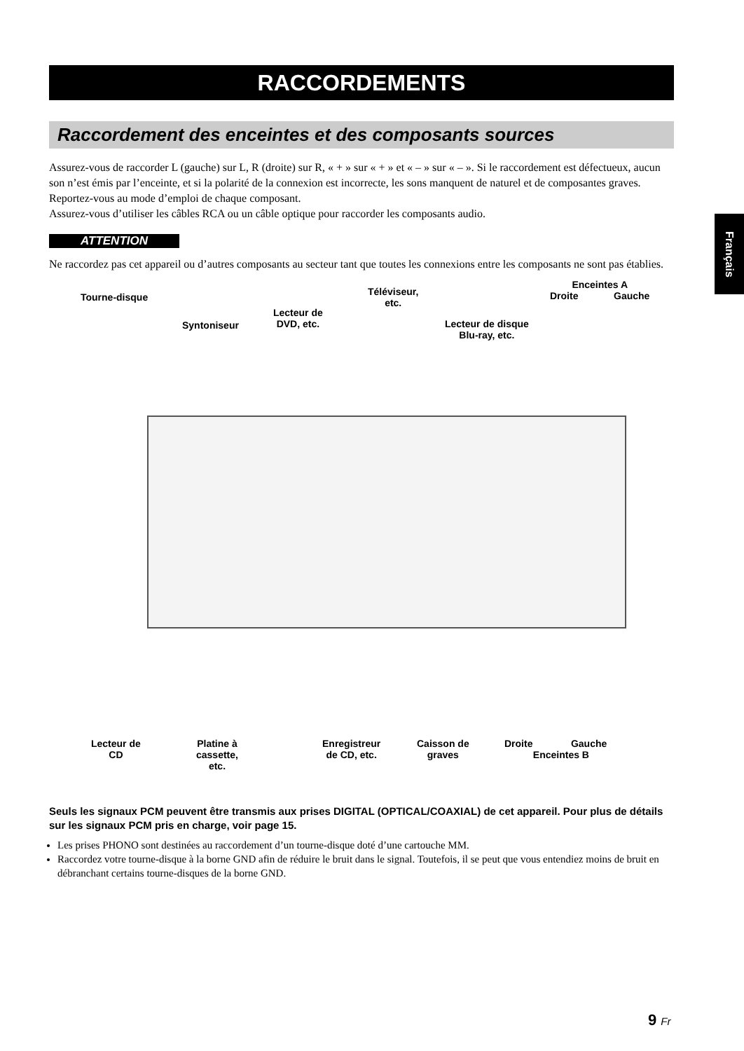Français
RACCORDEMENTS
Raccordement des enceintes et des composants sources
Assurez-vous de raccorder L (gauche) sur L, R (droite) sur R, « + » sur « + » et « – » sur « – ». Si le raccordement est défectueux, aucun son n’est émis par l’enceinte, et si la polarité de la connexion est incorrecte, les sons manquent de naturel et de composantes graves. Reportez-vous au mode d’emploi de chaque composant.
Assurez-vous d’utiliser les câbles RCA ou un câble optique pour raccorder les composants audio.
ATTENTION
Ne raccordez pas cet appareil ou d’autres composants au secteur tant que toutes les connexions entre les composants ne sont pas établies.
Tourne-disque
Syntoniseur
Lecteur de
DVD, etc.
Téléviseur,
etc.
Lecteur de disque
Blu-ray, etc.
Enceintes A
Droite Gauche
Lecteur de
CD
Platine à
cassette,
etc.
Enregistreur
de CD, etc.
Caisson de
graves
Droite Gauche
Enceintes B
Seuls les signaux PCM peuvent être transmis aux prises DIGITAL (OPTICAL/COAXIAL) de cet appareil. Pour plus de détails sur les signaux PCM pris en charge, voir page 15.
Les prises PHONO sont destinées au raccordement d’un tourne-disque doté d’une cartouche MM.
Raccordez votre tourne-disque à la borne GND afin de réduire le bruit dans le signal. Toutefois, il se peut que vous entendiez moins de bruit en débranchant certains tourne-disques de la borne GND.
9 Fr